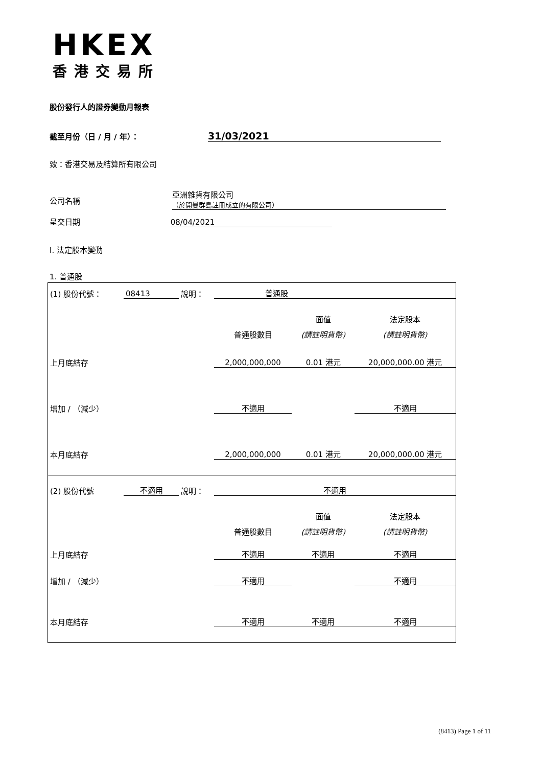HKEX
香港交易所
股份發行人的證券變動月報表
截至月份（日 / 月 / 年）： 31/03/2021
致：香港交易及結算所有限公司
公司名稱
亞洲雜貨有限公司
（於開曼群島註冊成立的有限公司）
呈交日期 08/04/2021
I. 法定股本變動
1. 普通股
| (1) 股份代號： | 08413 | 說明： | 普通股 | | |
| | | | | 面值 | 法定股本 |
| | | | 普通股數目 | (請註明貨幣) | (請註明貨幣) |
| 上月底結存 | | | 2,000,000,000 | 0.01 港元 | 20,000,000.00 港元 |
| 增加 / （減少） | | | 不適用 | | 不適用 |
| 本月底結存 | | | 2,000,000,000 | 0.01 港元 | 20,000,000.00 港元 |
| (2) 股份代號 | 不適用 | 說明： | 不適用 | | |
| | | | | 面值 | 法定股本 |
| | | | 普通股數目 | (請註明貨幣) | (請註明貨幣) |
| 上月底結存 | | | 不適用 | 不適用 | 不適用 |
| 增加 / （減少） | | | 不適用 | | 不適用 |
| 本月底結存 | | | 不適用 | 不適用 | 不適用 |
(8413) Page 1 of 11